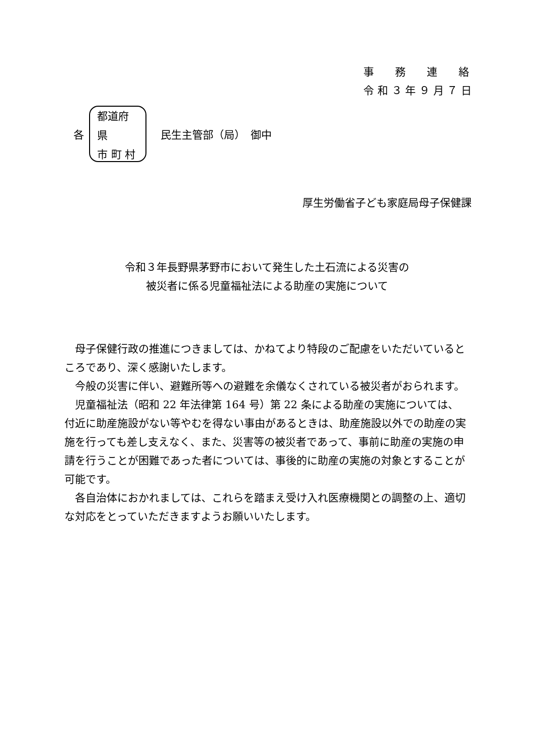事　　務　　連　　絡
令 和 ３ 年 ９ 月 ７ 日
各
都道府県
市 町 村
民生主管部（局）　御中
厚生労働省子ども家庭局母子保健課
令和３年長野県茅野市において発生した土石流による災害の
被災者に係る児童福祉法による助産の実施について
母子保健行政の推進につきましては、かねてより特段のご配慮をいただいているところであり、深く感謝いたします。
今般の災害に伴い、避難所等への避難を余儀なくされている被災者がおられます。
児童福祉法（昭和 22 年法律第 164 号）第 22 条による助産の実施については、付近に助産施設がない等やむを得ない事由があるときは、助産施設以外での助産の実施を行っても差し支えなく、また、災害等の被災者であって、事前に助産の実施の申請を行うことが困難であった者については、事後的に助産の実施の対象とすることが可能です。
各自治体におかれましては、これらを踏まえ受け入れ医療機関との調整の上、適切な対応をとっていただきますようお願いいたします。